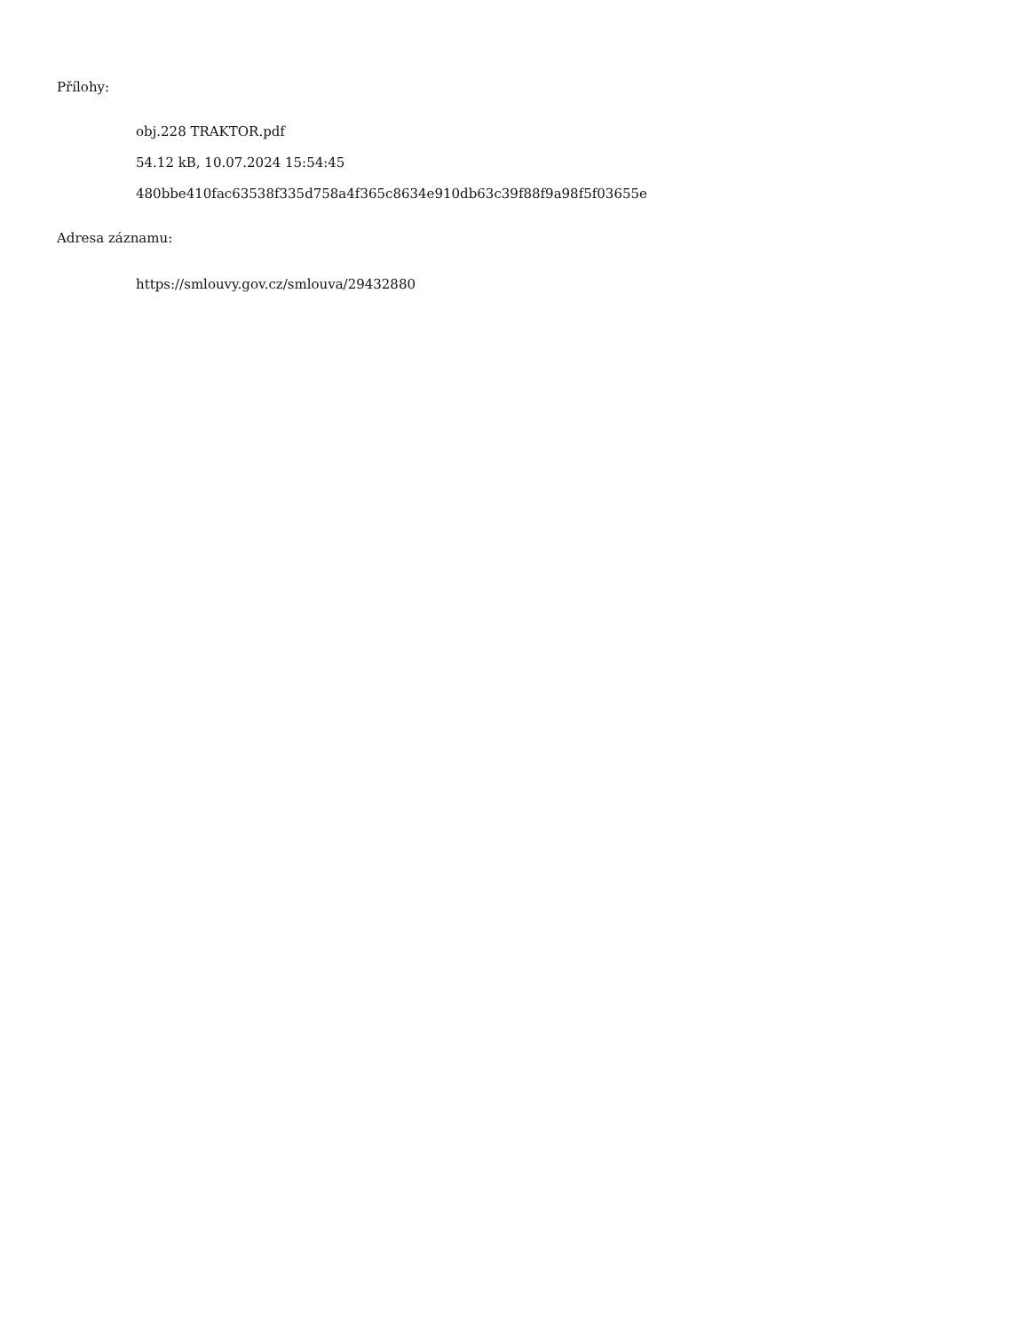Přílohy:
obj.228 TRAKTOR.pdf
54.12 kB, 10.07.2024 15:54:45
480bbe410fac63538f335d758a4f365c8634e910db63c39f88f9a98f5f03655e
Adresa záznamu:
https://smlouvy.gov.cz/smlouva/29432880